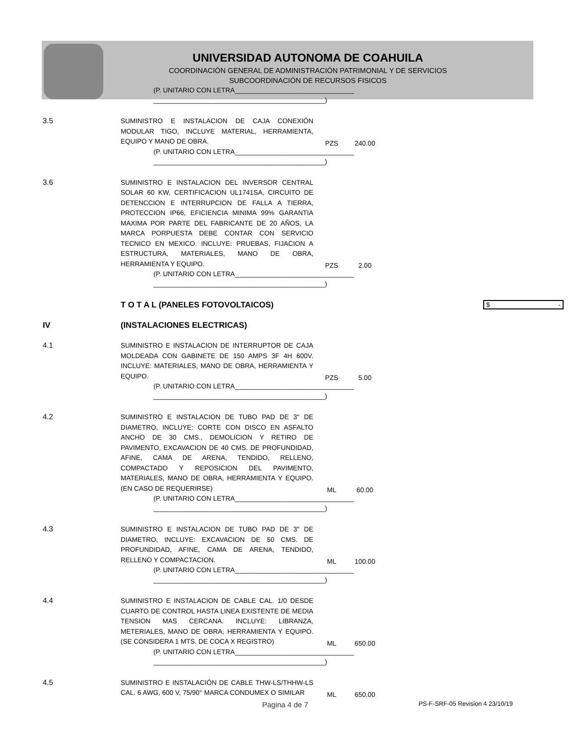UNIVERSIDAD AUTONOMA DE COAHUILA
COORDINACIÓN GENERAL DE ADMINISTRACIÓN PATRIMONIAL Y DE SERVICIOS
SUBCOORDINACIÓN DE RECURSOS FISICOS
| | (P. UNITARIO CON LETRA________________________________ ______________________________________________) | | | |
| 3.5 | SUMINISTRO E INSTALACION DE CAJA CONEXIÓN MODULAR TIGO, INCLUYE MATERIAL, HERRAMIENTA, EQUIPO Y MANO DE OBRA. | PZS | 240.00 | |
| | (P. UNITARIO CON LETRA________________________________ ______________________________________________) | | | |
| 3.6 | SUMINISTRO E INSTALACION DEL INVERSOR CENTRAL SOLAR 60 KW, CERTIFICACION UL1741SA, CIRCUITO DE DETENCCION E INTERRUPCION DE FALLA A TIERRA, PROTECCION IP66, EFICIENCIA MINIMA 99% GARANTIA MAXIMA POR PARTE DEL FABRICANTE DE 20 AÑOS, LA MARCA PORPUESTA DEBE CONTAR CON SERVICIO TECNICO EN MEXICO. INCLUYE: PRUEBAS, FIJACION A ESTRUCTURA, MATERIALES, MANO DE OBRA, HERRAMIENTA Y EQUIPO. | PZS | 2.00 | |
| | (P. UNITARIO CON LETRA________________________________ ______________________________________________) | | | |
| | T O T A L (PANELES FOTOVOLTAICOS) | | | $ - |
| IV | (INSTALACIONES ELECTRICAS) | | | |
| 4.1 | SUMINISTRO E INSTALACION DE INTERRUPTOR DE CAJA MOLDEADA CON GABINETE DE 150 AMPS 3F 4H 600V. INCLUYE: MATERIALES, MANO DE OBRA, HERRAMIENTA Y EQUIPO. | PZS | 5.00 | |
| | (P. UNITARIO CON LETRA________________________________ ______________________________________________) | | | |
| 4.2 | SUMINISTRO E INSTALACION DE TUBO PAD DE 3" DE DIAMETRO, INCLUYE: CORTE CON DISCO EN ASFALTO ANCHO DE 30 CMS., DEMOLICION Y RETIRO DE PAVIMENTO, EXCAVACION DE 40 CMS. DE PROFUNDIDAD, AFINE, CAMA DE ARENA, TENDIDO, RELLENO, COMPACTADO Y REPOSICION DEL PAVIMENTO, MATERIALES, MANO DE OBRA, HERRAMIENTA Y EQUIPO. (EN CASO DE REQUERIRSE) | ML | 60.00 | |
| | (P. UNITARIO CON LETRA________________________________ ______________________________________________) | | | |
| 4.3 | SUMINISTRO E INSTALACION DE TUBO PAD DE 3" DE DIAMETRO, INCLUYE: EXCAVACION DE 50 CMS. DE PROFUNDIDAD, AFINE, CAMA DE ARENA, TENDIDO, RELLENO Y COMPACTACION. | ML | 100.00 | |
| | (P. UNITARIO CON LETRA________________________________ ______________________________________________) | | | |
| 4.4 | SUMINISTRO E INSTALACION DE CABLE CAL. 1/0 DESDE CUARTO DE CONTROL HASTA LINEA EXISTENTE DE MEDIA TENSION MAS CERCANA. INCLUYE: LIBRANZA, METERIALES, MANO DE OBRA, HERRAMIENTA Y EQUIPO. (SE CONSIDERA 1 MTS. DE COCA X REGISTRO) | ML | 650.00 | |
| | (P. UNITARIO CON LETRA________________________________ ______________________________________________) | | | |
| 4.5 | SUMINISTRO E INSTALACIÓN DE CABLE THW-LS/THHW-LS CAL. 6 AWG, 600 V, 75/90° MARCA CONDUMEX O SIMILAR | ML | 650.00 | |
Pagina 4 de 7 PS-F-SRF-05 Revision 4 23/10/19